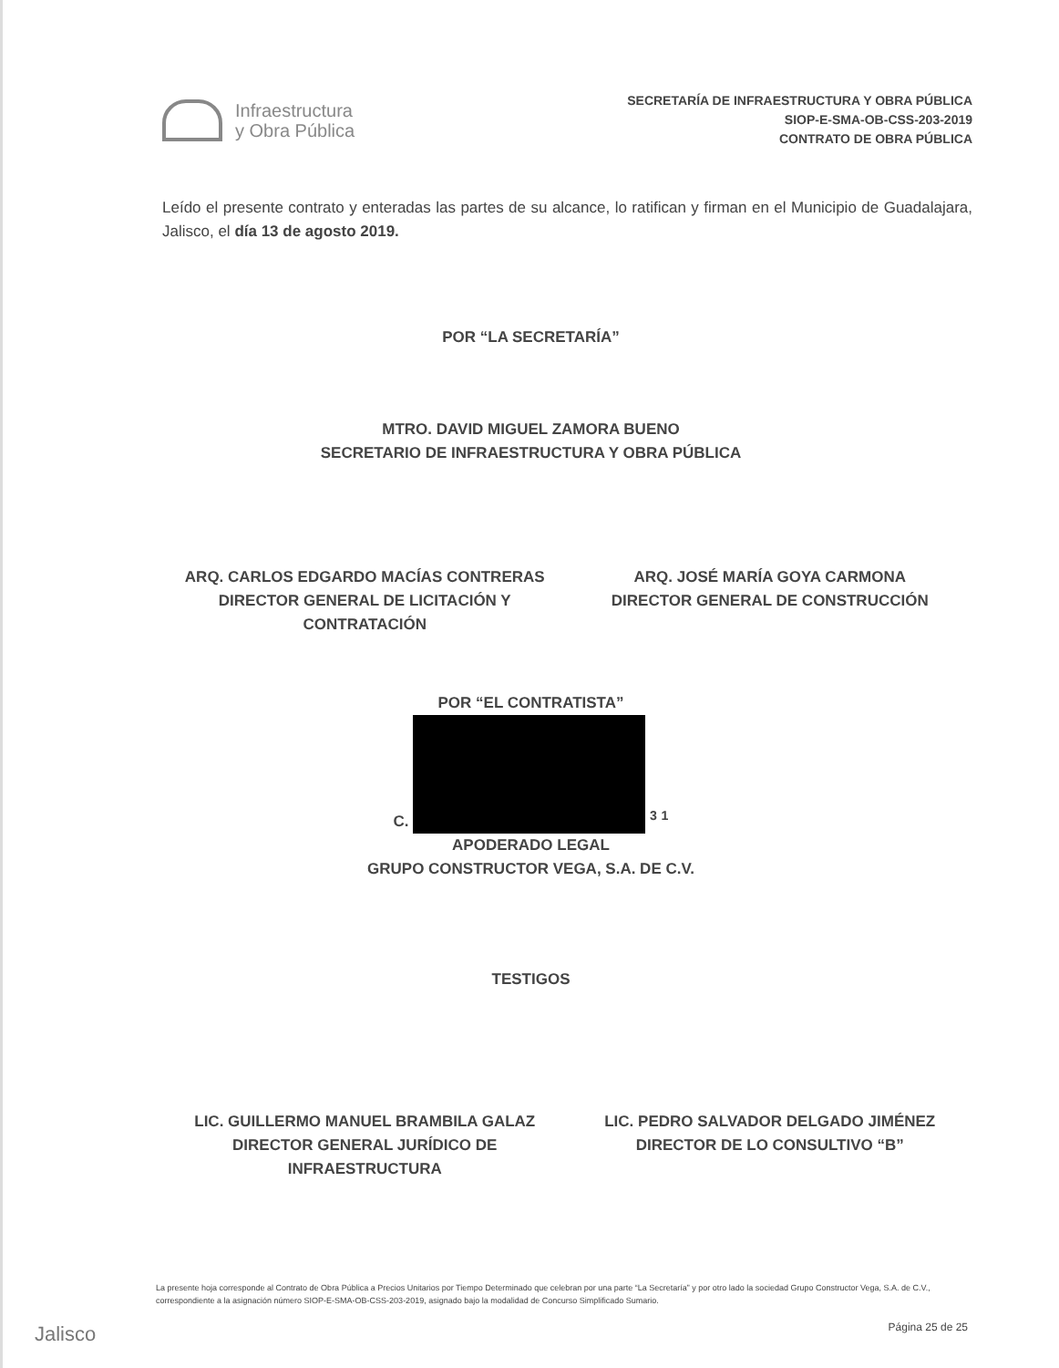Infraestructura
y Obra Pública
SECRETARÍA DE INFRAESTRUCTURA Y OBRA PÚBLICA
SIOP-E-SMA-OB-CSS-203-2019
CONTRATO DE OBRA PÚBLICA
Leído el presente contrato y enteradas las partes de su alcance, lo ratifican y firman en el Municipio de Guadalajara, Jalisco, el día 13 de agosto 2019.
POR “LA SECRETARÍA”
MTRO. DAVID MIGUEL ZAMORA BUENO
SECRETARIO DE INFRAESTRUCTURA Y OBRA PÚBLICA
ARQ. CARLOS EDGARDO MACÍAS CONTRERAS
DIRECTOR GENERAL DE LICITACIÓN Y
CONTRATACIÓN
ARQ. JOSÉ MARÍA GOYA CARMONA
DIRECTOR GENERAL DE CONSTRUCCIÓN
POR “EL CONTRATISTA”
C. <sup>3</sup> <sup>1</sup>
APODERADO LEGAL
GRUPO CONSTRUCTOR VEGA, S.A. DE C.V.
TESTIGOS
LIC. GUILLERMO MANUEL BRAMBILA GALAZ
DIRECTOR GENERAL JURÍDICO DE
INFRAESTRUCTURA
LIC. PEDRO SALVADOR DELGADO JIMÉNEZ
DIRECTOR DE LO CONSULTIVO “B”
La presente hoja corresponde al Contrato de Obra Pública a Precios Unitarios por Tiempo Determinado que celebran por una parte “La Secretaría” y por otro lado la sociedad Grupo Constructor Vega, S.A. de C.V., correspondiente a la asignación número SIOP-E-SMA-OB-CSS-203-2019, asignado bajo la modalidad de Concurso Simplificado Sumario.
Jalisco Página 25 de 25